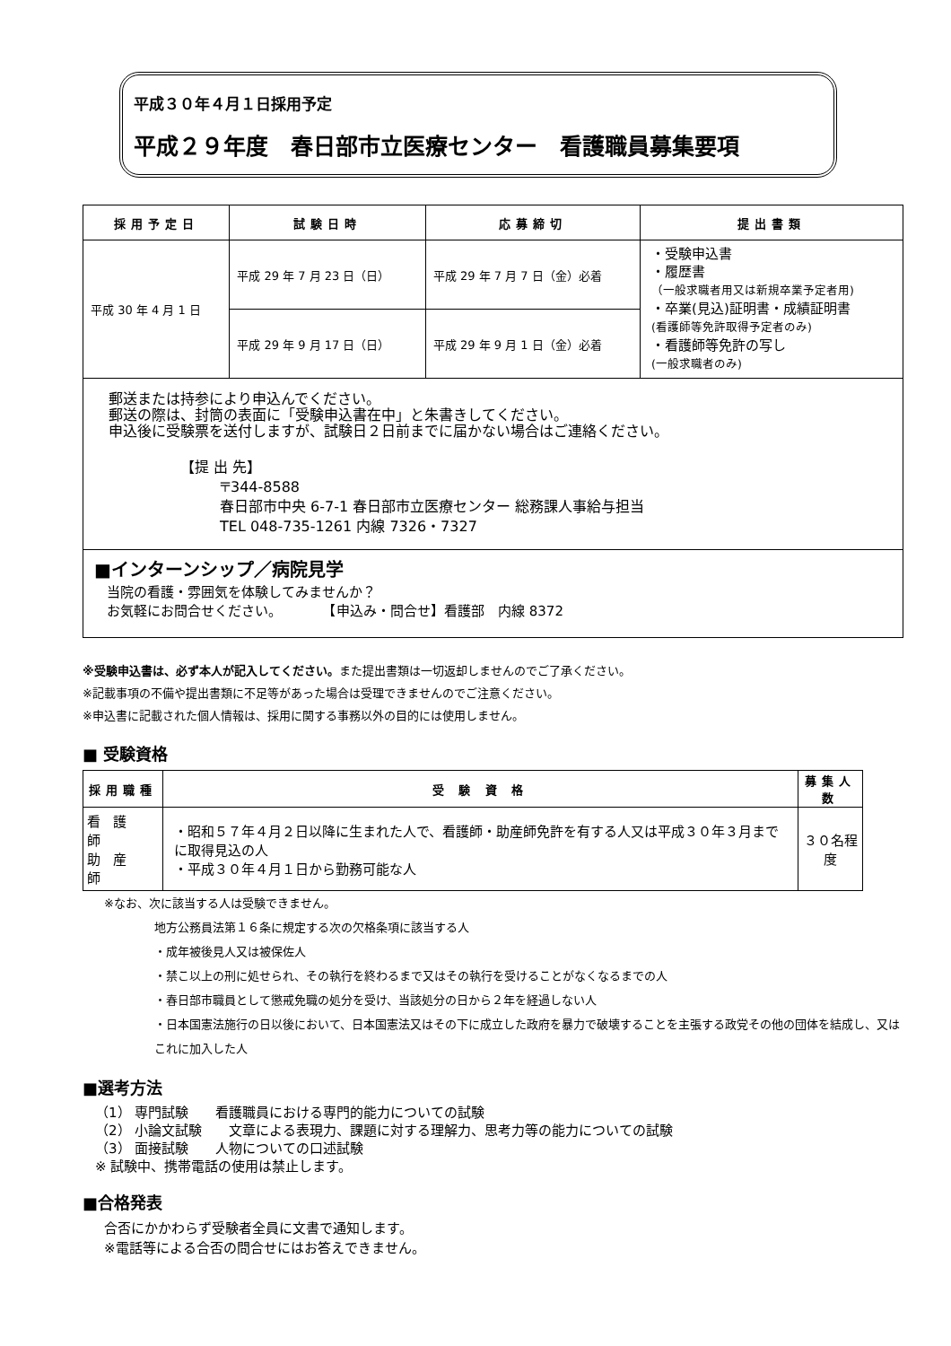平成３０年４月１日採用予定
平成２９年度　春日部市立医療センター　看護職員募集要項
| 採用予定日 | 試験日時 | 応募締切 | 提出書類 |
| --- | --- | --- | --- |
| 平成 30 年 4 月 1 日 | 平成 29 年 7 月 23 日（日） | 平成 29 年 7 月 7 日（金）必着 | ・受験申込書 ・履歴書 （一般求職者用又は新規卒業予定者用) ・卒業(見込)証明書・成績証明書 (看護師等免許取得予定者のみ) ・看護師等免許の写し (一般求職者のみ) |
| | 平成 29 年 9 月 17 日（日） | 平成 29 年 9 月 1 日（金）必着 | |
郵送または持参により申込んでください。
郵送の際は、封筒の表面に「受験申込書在中」と朱書きしてください。
申込後に受験票を送付しますが、試験日２日前までに届かない場合はご連絡ください。
【提 出 先】
〒344-8588
春日部市中央 6-7-1 春日部市立医療センター 総務課人事給与担当
TEL 048-735-1261 内線 7326・7327
■インターンシップ／病院見学
当院の看護・雰囲気を体験してみませんか？
お気軽にお問合せください。　　　　【申込み・問合せ】看護部　内線 8372
※受験申込書は、必ず本人が記入してください。また提出書類は一切返却しませんのでご了承ください。
※記載事項の不備や提出書類に不足等があった場合は受理できませんのでご注意ください。
※申込書に記載された個人情報は、採用に関する事務以外の目的には使用しません。
■ 受験資格
| 採用職種 | 受 験 資 格 | 募集人数 |
| --- | --- | --- |
| 看護師 助産師 | ・昭和５７年４月２日以降に生まれた人で、看護師・助産師免許を有する人又は平成３０年３月までに取得見込の人 ・平成３０年４月１日から勤務可能な人 | ３０名程度 |
※なお、次に該当する人は受験できません。
地方公務員法第１６条に規定する次の欠格条項に該当する人
・成年被後見人又は被保佐人
・禁こ以上の刑に処せられ、その執行を終わるまで又はその執行を受けることがなくなるまでの人
・春日部市職員として懲戒免職の処分を受け、当該処分の日から２年を経過しない人
・日本国憲法施行の日以後において、日本国憲法又はその下に成立した政府を暴力で破壊することを主張する政党その他の団体を結成し、又はこれに加入した人
■選考方法
（1） 専門試験　　看護職員における専門的能力についての試験
（2） 小論文試験　　文章による表現力、課題に対する理解力、思考力等の能力についての試験
（3） 面接試験　　人物についての口述試験
※ 試験中、携帯電話の使用は禁止します。
■合格発表
合否にかかわらず受験者全員に文書で通知します。
※電話等による合否の問合せにはお答えできません。